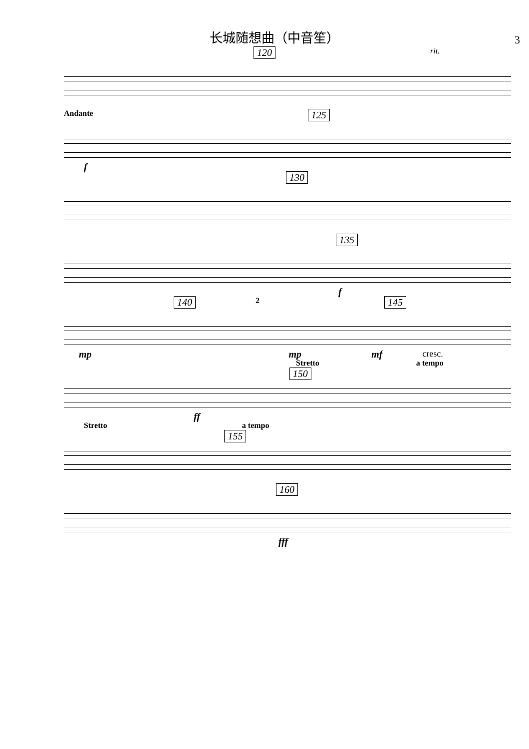长城随想曲（中音笙）
3
120 rit.
Andante 125
f
130
135
f
140 2 145
mp mp mf cresc.
Stretto 150 a tempo
ff
Stretto a tempo 155
160
fff